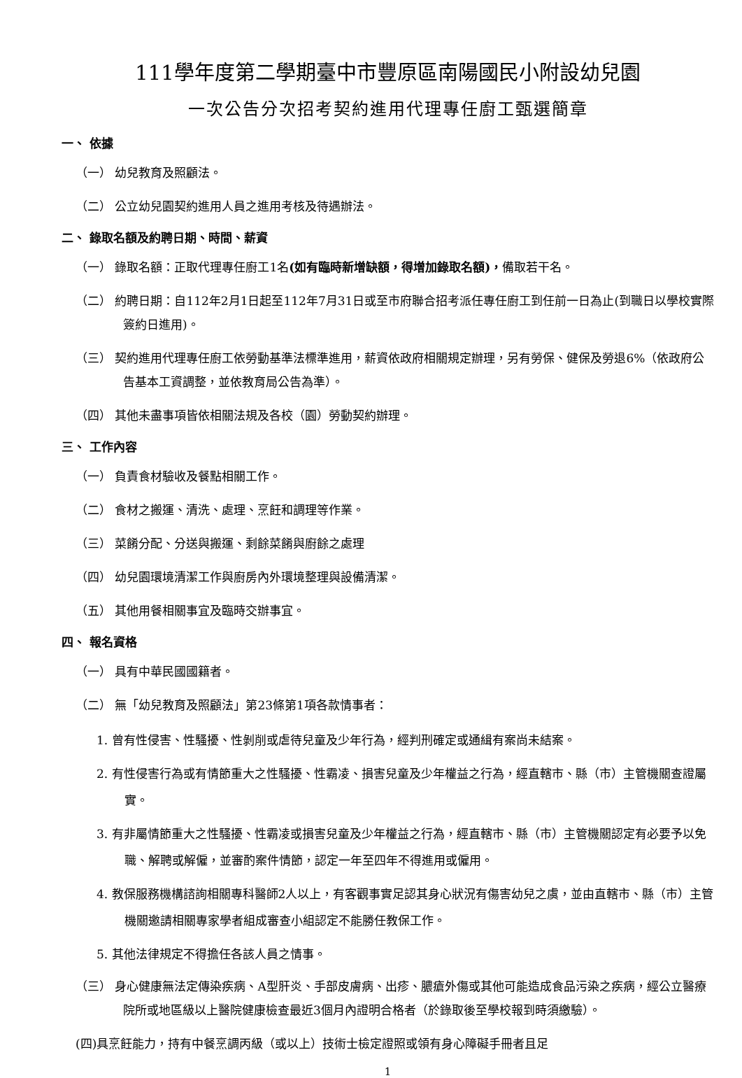111學年度第二學期臺中市豐原區南陽國民小附設幼兒園
一次公告分次招考契約進用代理專任廚工甄選簡章
一、 依據
（一） 幼兒教育及照顧法。
（二） 公立幼兒園契約進用人員之進用考核及待遇辦法。
二、 錄取名額及約聘日期、時間、薪資
（一） 錄取名額：正取代理專任廚工1名(如有臨時新增缺額，得增加錄取名額)，備取若干名。
（二） 約聘日期：自112年2月1日起至112年7月31日或至市府聯合招考派任專任廚工到任前一日為止(到職日以學校實際簽約日進用)。
（三） 契約進用代理專任廚工依勞動基準法標準進用，薪資依政府相關規定辦理，另有勞保、健保及勞退6%（依政府公告基本工資調整，並依教育局公告為準）。
（四） 其他未盡事項皆依相關法規及各校（園）勞動契約辦理。
三、 工作內容
（一） 負責食材驗收及餐點相關工作。
（二） 食材之搬運、清洗、處理、烹飪和調理等作業。
（三） 菜餚分配、分送與搬運、剩餘菜餚與廚餘之處理
（四） 幼兒園環境清潔工作與廚房內外環境整理與設備清潔。
（五） 其他用餐相關事宜及臨時交辦事宜。
四、 報名資格
（一） 具有中華民國國籍者。
（二） 無「幼兒教育及照顧法」第23條第1項各款情事者：
1. 曾有性侵害、性騷擾、性剝削或虐待兒童及少年行為，經判刑確定或通緝有案尚未結案。
2. 有性侵害行為或有情節重大之性騷擾、性霸凌、損害兒童及少年權益之行為，經直轄市、縣（市）主管機關查證屬實。
3. 有非屬情節重大之性騷擾、性霸凌或損害兒童及少年權益之行為，經直轄市、縣（市）主管機關認定有必要予以免職、解聘或解僱，並審酌案件情節，認定一年至四年不得進用或僱用。
4. 教保服務機構諮詢相關專科醫師2人以上，有客觀事實足認其身心狀況有傷害幼兒之虞，並由直轄市、縣（市）主管機關邀請相關專家學者組成審查小組認定不能勝任教保工作。
5. 其他法律規定不得擔任各該人員之情事。
（三） 身心健康無法定傳染疾病、A型肝炎、手部皮膚病、出疹、膿瘡外傷或其他可能造成食品污染之疾病，經公立醫療院所或地區級以上醫院健康檢查最近3個月內證明合格者（於錄取後至學校報到時須繳驗）。
(四)具烹飪能力，持有中餐烹調丙級（或以上）技術士檢定證照或領有身心障礙手冊者且足
1